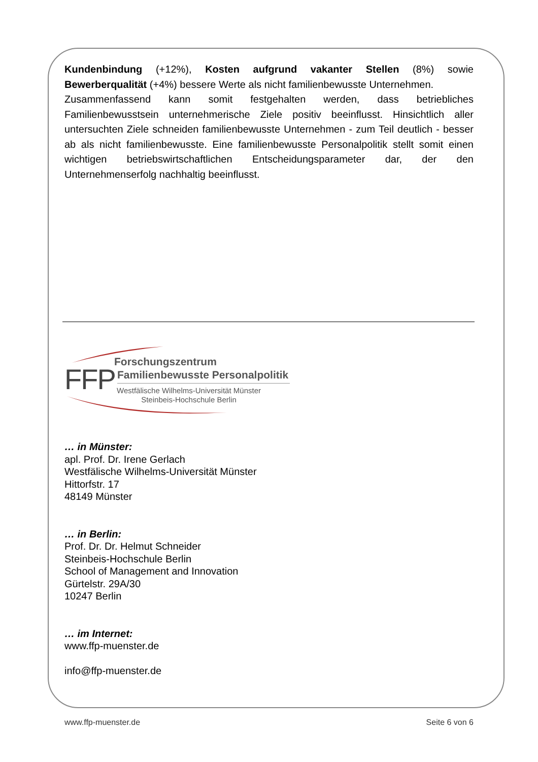Kundenbindung (+12%), Kosten aufgrund vakanter Stellen (8%) sowie Bewerberqualität (+4%) bessere Werte als nicht familienbewusste Unternehmen.
Zusammenfassend kann somit festgehalten werden, dass betriebliches Familienbewusstsein unternehmerische Ziele positiv beeinflusst. Hinsichtlich aller untersuchten Ziele schneiden familienbewusste Unternehmen - zum Teil deutlich - besser ab als nicht familienbewusste. Eine familienbewusste Personalpolitik stellt somit einen wichtigen betriebswirtschaftlichen Entscheidungsparameter dar, der den Unternehmenserfolg nachhaltig beeinflusst.
FFP
Forschungszentrum
Familienbewusste Personalpolitik
Westfälische Wilhelms-Universität Münster
Steinbeis-Hochschule Berlin
… in Münster:
apl. Prof. Dr. Irene Gerlach
Westfälische Wilhelms-Universität Münster
Hittorfstr. 17
48149 Münster
… in Berlin:
Prof. Dr. Dr. Helmut Schneider
Steinbeis-Hochschule Berlin
School of Management and Innovation
Gürtelstr. 29A/30
10247 Berlin
… im Internet:
www.ffp-muenster.de
info@ffp-muenster.de
www.ffp-muenster.de Seite 6 von 6